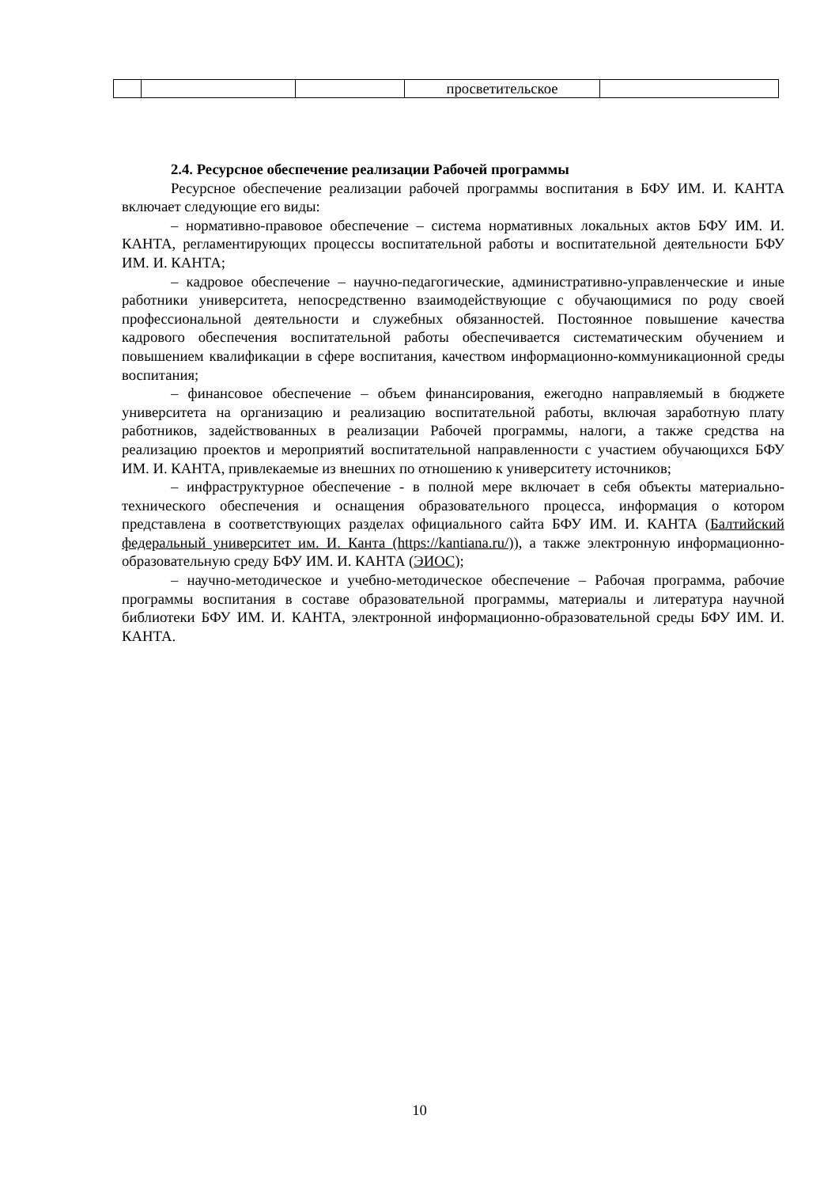| | | | просветительское | |
2.4. Ресурсное обеспечение реализации Рабочей программы
Ресурсное обеспечение реализации рабочей программы воспитания в БФУ ИМ. И. КАНТА включает следующие его виды:
– нормативно-правовое обеспечение – система нормативных локальных актов БФУ ИМ. И. КАНТА, регламентирующих процессы воспитательной работы и воспитательной деятельности БФУ ИМ. И. КАНТА;
– кадровое обеспечение – научно-педагогические, административно-управленческие и иные работники университета, непосредственно взаимодействующие с обучающимися по роду своей профессиональной деятельности и служебных обязанностей. Постоянное повышение качества кадрового обеспечения воспитательной работы обеспечивается систематическим обучением и повышением квалификации в сфере воспитания, качеством информационно-коммуникационной среды воспитания;
– финансовое обеспечение – объем финансирования, ежегодно направляемый в бюджете университета на организацию и реализацию воспитательной работы, включая заработную плату работников, задействованных в реализации Рабочей программы, налоги, а также средства на реализацию проектов и мероприятий воспитательной направленности с участием обучающихся БФУ ИМ. И. КАНТА, привлекаемые из внешних по отношению к университету источников;
– инфраструктурное обеспечение - в полной мере включает в себя объекты материально-технического обеспечения и оснащения образовательного процесса, информация о котором представлена в соответствующих разделах официального сайта БФУ ИМ. И. КАНТА (Балтийский федеральный университет им. И. Канта (https://kantiana.ru/)), а также электронную информационно-образовательную среду БФУ ИМ. И. КАНТА (ЭИОС);
– научно-методическое и учебно-методическое обеспечение – Рабочая программа, рабочие программы воспитания в составе образовательной программы, материалы и литература научной библиотеки БФУ ИМ. И. КАНТА, электронной информационно-образовательной среды БФУ ИМ. И. КАНТА.
10